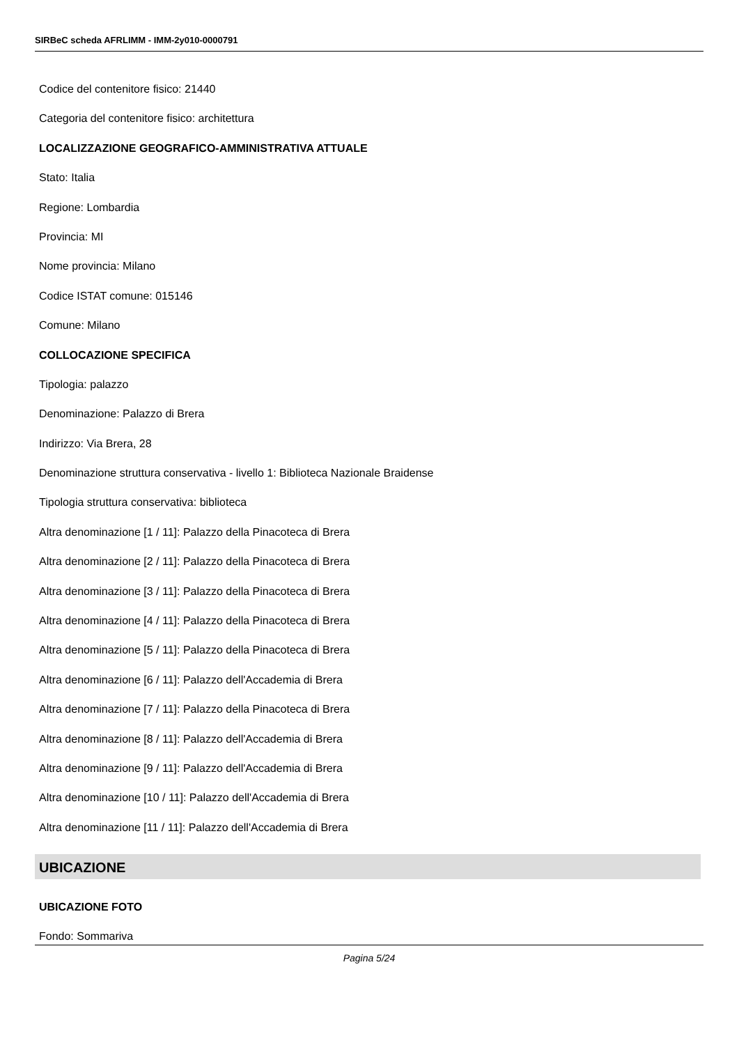SIRBeC scheda AFRLIMM - IMM-2y010-0000791
Codice del contenitore fisico: 21440
Categoria del contenitore fisico: architettura
LOCALIZZAZIONE GEOGRAFICO-AMMINISTRATIVA ATTUALE
Stato: Italia
Regione: Lombardia
Provincia: MI
Nome provincia: Milano
Codice ISTAT comune: 015146
Comune: Milano
COLLOCAZIONE SPECIFICA
Tipologia: palazzo
Denominazione: Palazzo di Brera
Indirizzo: Via Brera, 28
Denominazione struttura conservativa - livello 1: Biblioteca Nazionale Braidense
Tipologia struttura conservativa: biblioteca
Altra denominazione [1 / 11]: Palazzo della Pinacoteca di Brera
Altra denominazione [2 / 11]: Palazzo della Pinacoteca di Brera
Altra denominazione [3 / 11]: Palazzo della Pinacoteca di Brera
Altra denominazione [4 / 11]: Palazzo della Pinacoteca di Brera
Altra denominazione [5 / 11]: Palazzo della Pinacoteca di Brera
Altra denominazione [6 / 11]: Palazzo dell'Accademia di Brera
Altra denominazione [7 / 11]: Palazzo della Pinacoteca di Brera
Altra denominazione [8 / 11]: Palazzo dell'Accademia di Brera
Altra denominazione [9 / 11]: Palazzo dell'Accademia di Brera
Altra denominazione [10 / 11]: Palazzo dell'Accademia di Brera
Altra denominazione [11 / 11]: Palazzo dell'Accademia di Brera
UBICAZIONE
UBICAZIONE FOTO
Fondo: Sommariva
Pagina 5/24